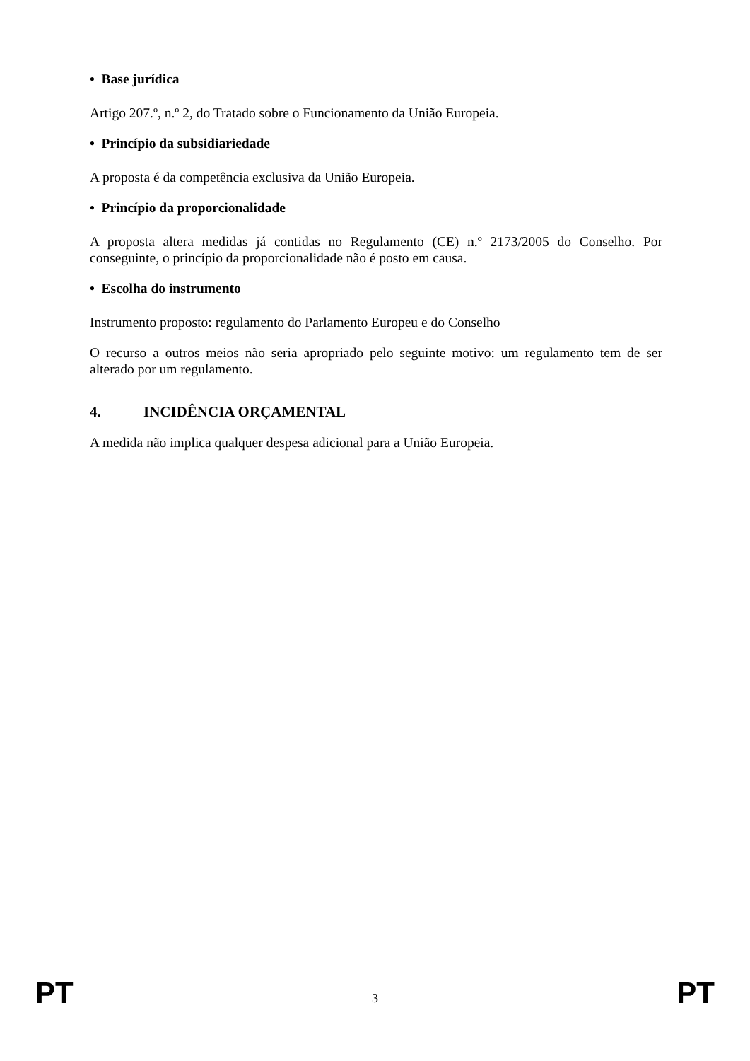• Base jurídica
Artigo 207.º, n.º 2, do Tratado sobre o Funcionamento da União Europeia.
• Princípio da subsidiariedade
A proposta é da competência exclusiva da União Europeia.
• Princípio da proporcionalidade
A proposta altera medidas já contidas no Regulamento (CE) n.º 2173/2005 do Conselho. Por conseguinte, o princípio da proporcionalidade não é posto em causa.
• Escolha do instrumento
Instrumento proposto: regulamento do Parlamento Europeu e do Conselho
O recurso a outros meios não seria apropriado pelo seguinte motivo: um regulamento tem de ser alterado por um regulamento.
4. INCIDÊNCIA ORÇAMENTAL
A medida não implica qualquer despesa adicional para a União Europeia.
PT 3 PT